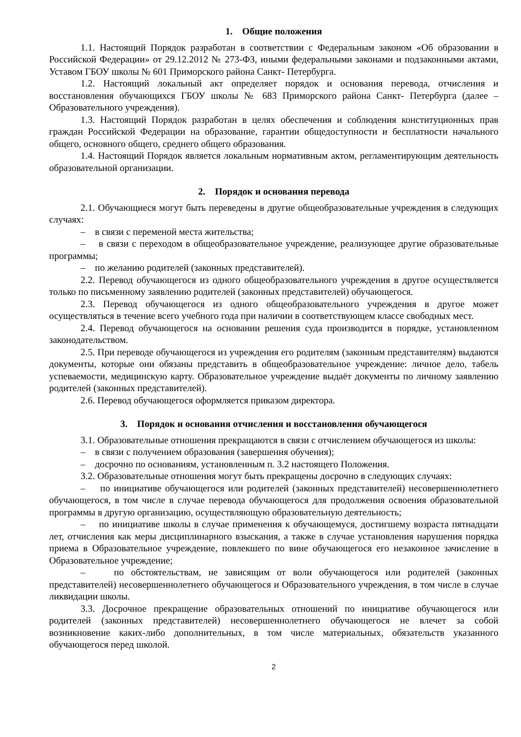1. Общие положения
1.1. Настоящий Порядок разработан в соответствии с Федеральным законом «Об образовании в Российской Федерации» от 29.12.2012 № 273-ФЗ, иными федеральными законами и подзаконными актами, Уставом ГБОУ школы № 601 Приморского района Санкт- Петербурга.
1.2. Настоящий локальный акт определяет порядок и основания перевода, отчисления и восстановления обучающихся ГБОУ школы № 683 Приморского района Санкт- Петербурга (далее – Образовательного учреждения).
1.3. Настоящий Порядок разработан в целях обеспечения и соблюдения конституционных прав граждан Российской Федерации на образование, гарантии общедоступности и бесплатности начального общего, основного общего, среднего общего образования.
1.4. Настоящий Порядок является локальным нормативным актом, регламентирующим деятельность образовательной организации.
2. Порядок и основания перевода
2.1. Обучающиеся могут быть переведены в другие общеобразовательные учреждения в следующих случаях:
– в связи с переменой места жительства;
– в связи с переходом в общеобразовательное учреждение, реализующее другие образовательные программы;
– по желанию родителей (законных представителей).
2.2. Перевод обучающегося из одного общеобразовательного учреждения в другое осуществляется только по письменному заявлению родителей (законных представителей) обучающегося.
2.3. Перевод обучающегося из одного общеобразовательного учреждения в другое может осуществляться в течение всего учебного года при наличии в соответствующем классе свободных мест.
2.4. Перевод обучающегося на основании решения суда производится в порядке, установленном законодательством.
2.5. При переводе обучающегося из учреждения его родителям (законным представителям) выдаются документы, которые они обязаны представить в общеобразовательное учреждение: личное дело, табель успеваемости, медицинскую карту. Образовательное учреждение выдаёт документы по личному заявлению родителей (законных представителей).
2.6. Перевод обучающегося оформляется приказом директора.
3. Порядок и основания отчисления и восстановления обучающегося
3.1. Образовательные отношения прекращаются в связи с отчислением обучающегося из школы:
– в связи с получением образования (завершения обучения);
– досрочно по основаниям, установленным п. 3.2 настоящего Положения.
3.2. Образовательные отношения могут быть прекращены досрочно в следующих случаях:
– по инициативе обучающегося или родителей (законных представителей) несовершеннолетнего обучающегося, в том числе в случае перевода обучающегося для продолжения освоения образовательной программы в другую организацию, осуществляющую образовательную деятельность;
– по инициативе школы в случае применения к обучающемуся, достигшему возраста пятнадцати лет, отчисления как меры дисциплинарного взыскания, а также в случае установления нарушения порядка приема в Образовательное учреждение, повлекшего по вине обучающегося его незаконное зачисление в Образовательное учреждение;
– по обстоятельствам, не зависящим от воли обучающегося или родителей (законных представителей) несовершеннолетнего обучающегося и Образовательного учреждения, в том числе в случае ликвидации школы.
3.3. Досрочное прекращение образовательных отношений по инициативе обучающегося или родителей (законных представителей) несовершеннолетнего обучающегося не влечет за собой возникновение каких-либо дополнительных, в том числе материальных, обязательств указанного обучающегося перед школой.
2